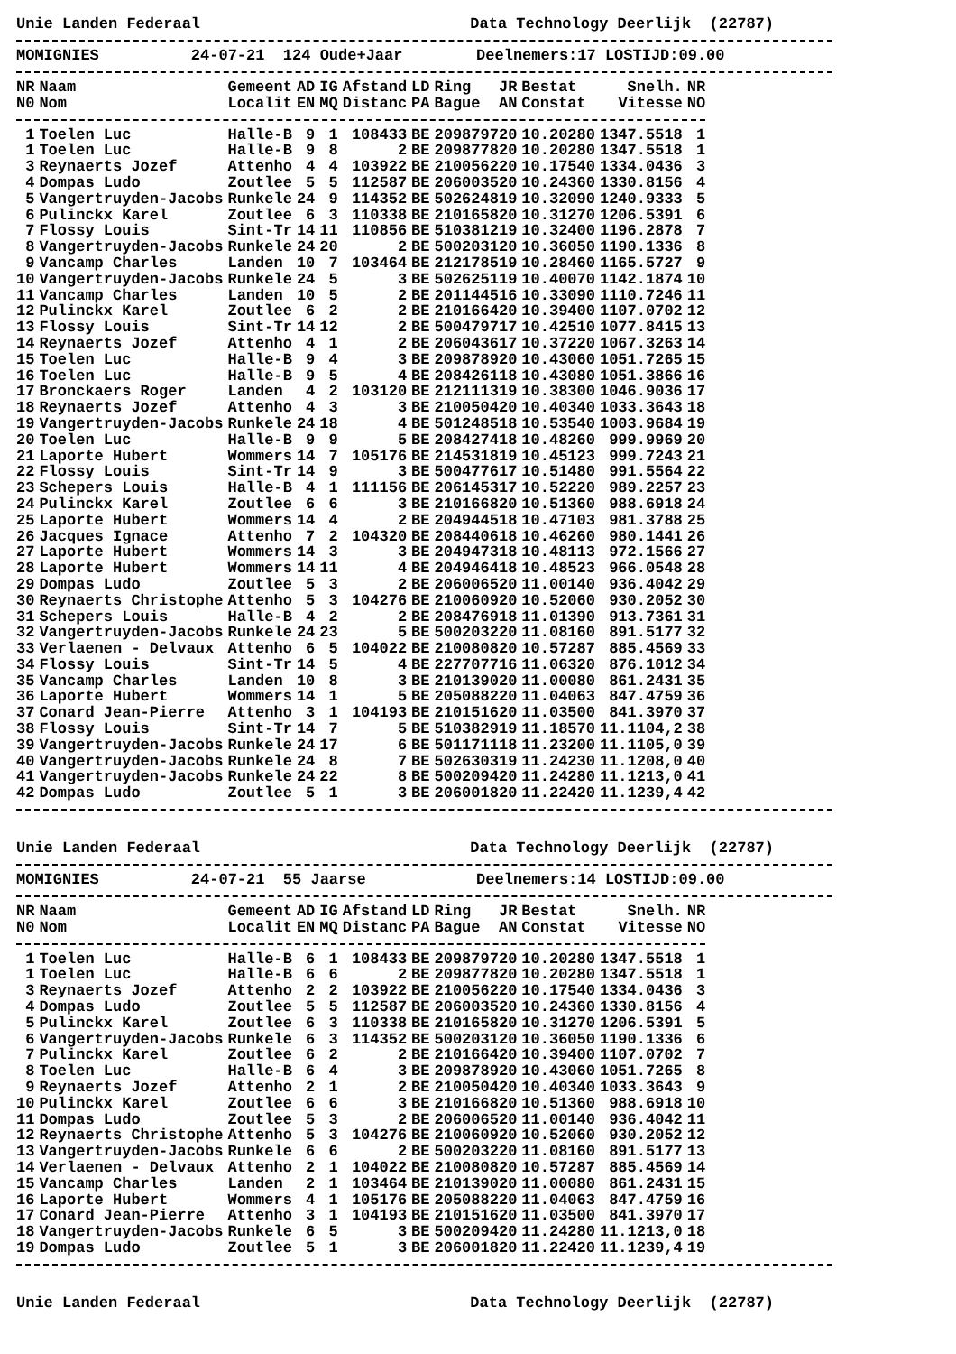Unie Landen Federaal Data Technology Deerlijk (22787)
MOMIGNIES 24-07-21 124 Oude+Jaar Deelnemers:17 LOSTIJD:09.00
| NR N0 | Naam Nom | Gemeent Localit | AD EN | IG MQ | Afstand Distanc | LD PA | Ring Bague | JR AN | Bestat Constat | Snelh. Vitesse | NR NO |
| --- | --- | --- | --- | --- | --- | --- | --- | --- | --- | --- | --- |
| 1 | Toelen Luc | Halle-B | 9 | 1 | 108433 | BE | 209879720 | | 10.20280 | 1347.5518 | 1 |
| 1 | Toelen Luc | Halle-B | 9 | 8 | 2 | BE | 209877820 | | 10.20280 | 1347.5518 | 1 |
| 3 | Reynaerts Jozef | Attenho | 4 | 4 | 103922 | BE | 210056220 | | 10.17540 | 1334.0436 | 3 |
| 4 | Dompas Ludo | Zoutlee | 5 | 5 | 112587 | BE | 206003520 | | 10.24360 | 1330.8156 | 4 |
| 5 | Vangertruyden-Jacobs | Runkele | 24 | 9 | 114352 | BE | 502624819 | | 10.32090 | 1240.9333 | 5 |
| 6 | Pulinckx Karel | Zoutlee | 6 | 3 | 110338 | BE | 210165820 | | 10.31270 | 1206.5391 | 6 |
| 7 | Flossy Louis | Sint-Tr | 14 | 11 | 110856 | BE | 510381219 | | 10.32400 | 1196.2878 | 7 |
| 8 | Vangertruyden-Jacobs | Runkele | 24 | 20 | 2 | BE | 500203120 | | 10.36050 | 1190.1336 | 8 |
| 9 | Vancamp Charles | Landen | 10 | 7 | 103464 | BE | 212178519 | | 10.28460 | 1165.5727 | 9 |
| 10 | Vangertruyden-Jacobs | Runkele | 24 | 5 | 3 | BE | 502625119 | | 10.40070 | 1142.1874 | 10 |
| 11 | Vancamp Charles | Landen | 10 | 5 | 2 | BE | 201144516 | | 10.33090 | 1110.7246 | 11 |
| 12 | Pulinckx Karel | Zoutlee | 6 | 2 | 2 | BE | 210166420 | | 10.39400 | 1107.0702 | 12 |
| 13 | Flossy Louis | Sint-Tr | 14 | 12 | 2 | BE | 500479717 | | 10.42510 | 1077.8415 | 13 |
| 14 | Reynaerts Jozef | Attenho | 4 | 1 | 2 | BE | 206043617 | | 10.37220 | 1067.3263 | 14 |
| 15 | Toelen Luc | Halle-B | 9 | 4 | 3 | BE | 209878920 | | 10.43060 | 1051.7265 | 15 |
| 16 | Toelen Luc | Halle-B | 9 | 5 | 4 | BE | 208426118 | | 10.43080 | 1051.3866 | 16 |
| 17 | Bronckaers Roger | Landen | 4 | 2 | 103120 | BE | 212111319 | | 10.38300 | 1046.9036 | 17 |
| 18 | Reynaerts Jozef | Attenho | 4 | 3 | 3 | BE | 210050420 | | 10.40340 | 1033.3643 | 18 |
| 19 | Vangertruyden-Jacobs | Runkele | 24 | 18 | 4 | BE | 501248518 | | 10.53540 | 1003.9684 | 19 |
| 20 | Toelen Luc | Halle-B | 9 | 9 | 5 | BE | 208427418 | | 10.48260 | 999.9969 | 20 |
| 21 | Laporte Hubert | Wommers | 14 | 7 | 105176 | BE | 214531819 | | 10.45123 | 999.7243 | 21 |
| 22 | Flossy Louis | Sint-Tr | 14 | 9 | 3 | BE | 500477617 | | 10.51480 | 991.5564 | 22 |
| 23 | Schepers Louis | Halle-B | 4 | 1 | 111156 | BE | 206145317 | | 10.52220 | 989.2257 | 23 |
| 24 | Pulinckx Karel | Zoutlee | 6 | 6 | 3 | BE | 210166820 | | 10.51360 | 988.6918 | 24 |
| 25 | Laporte Hubert | Wommers | 14 | 4 | 2 | BE | 204944518 | | 10.47103 | 981.3788 | 25 |
| 26 | Jacques Ignace | Attenho | 7 | 2 | 104320 | BE | 208440618 | | 10.46260 | 980.1441 | 26 |
| 27 | Laporte Hubert | Wommers | 14 | 3 | 3 | BE | 204947318 | | 10.48113 | 972.1566 | 27 |
| 28 | Laporte Hubert | Wommers | 14 | 11 | 4 | BE | 204946418 | | 10.48523 | 966.0548 | 28 |
| 29 | Dompas Ludo | Zoutlee | 5 | 3 | 2 | BE | 206006520 | | 11.00140 | 936.4042 | 29 |
| 30 | Reynaerts Christophe | Attenho | 5 | 3 | 104276 | BE | 210060920 | | 10.52060 | 930.2052 | 30 |
| 31 | Schepers Louis | Halle-B | 4 | 2 | 2 | BE | 208476918 | | 11.01390 | 913.7361 | 31 |
| 32 | Vangertruyden-Jacobs | Runkele | 24 | 23 | 5 | BE | 500203220 | | 11.08160 | 891.5177 | 32 |
| 33 | Verlaenen - Delvaux | Attenho | 6 | 5 | 104022 | BE | 210080820 | | 10.57287 | 885.4569 | 33 |
| 34 | Flossy Louis | Sint-Tr | 14 | 5 | 4 | BE | 227707716 | | 11.06320 | 876.1012 | 34 |
| 35 | Vancamp Charles | Landen | 10 | 8 | 3 | BE | 210139020 | | 11.00080 | 861.2431 | 35 |
| 36 | Laporte Hubert | Wommers | 14 | 1 | 5 | BE | 205088220 | | 11.04063 | 847.4759 | 36 |
| 37 | Conard Jean-Pierre | Attenho | 3 | 1 | 104193 | BE | 210151620 | | 11.03500 | 841.3970 | 37 |
| 38 | Flossy Louis | Sint-Tr | 14 | 7 | 5 | BE | 510382919 | | 11.18570 | 11.1104,2 | 38 |
| 39 | Vangertruyden-Jacobs | Runkele | 24 | 17 | 6 | BE | 501171118 | | 11.23200 | 11.1105,0 | 39 |
| 40 | Vangertruyden-Jacobs | Runkele | 24 | 8 | 7 | BE | 502630319 | | 11.24230 | 11.1208,0 | 40 |
| 41 | Vangertruyden-Jacobs | Runkele | 24 | 22 | 8 | BE | 500209420 | | 11.24280 | 11.1213,0 | 41 |
| 42 | Dompas Ludo | Zoutlee | 5 | 1 | 3 | BE | 206001820 | | 11.22420 | 11.1239,4 | 42 |
Unie Landen Federaal Data Technology Deerlijk (22787)
MOMIGNIES 24-07-21 55 Jaarse Deelnemers:14 LOSTIJD:09.00
| NR N0 | Naam Nom | Gemeent Localit | AD EN | IG MQ | Afstand Distanc | LD PA | Ring Bague | JR AN | Bestat Constat | Snelh. Vitesse | NR NO |
| --- | --- | --- | --- | --- | --- | --- | --- | --- | --- | --- | --- |
| 1 | Toelen Luc | Halle-B | 6 | 1 | 108433 | BE | 209879720 | | 10.20280 | 1347.5518 | 1 |
| 1 | Toelen Luc | Halle-B | 6 | 6 | 2 | BE | 209877820 | | 10.20280 | 1347.5518 | 1 |
| 3 | Reynaerts Jozef | Attenho | 2 | 2 | 103922 | BE | 210056220 | | 10.17540 | 1334.0436 | 3 |
| 4 | Dompas Ludo | Zoutlee | 5 | 5 | 112587 | BE | 206003520 | | 10.24360 | 1330.8156 | 4 |
| 5 | Pulinckx Karel | Zoutlee | 6 | 3 | 110338 | BE | 210165820 | | 10.31270 | 1206.5391 | 5 |
| 6 | Vangertruyden-Jacobs | Runkele | 6 | 3 | 114352 | BE | 500203120 | | 10.36050 | 1190.1336 | 6 |
| 7 | Pulinckx Karel | Zoutlee | 6 | 2 | 2 | BE | 210166420 | | 10.39400 | 1107.0702 | 7 |
| 8 | Toelen Luc | Halle-B | 6 | 4 | 3 | BE | 209878920 | | 10.43060 | 1051.7265 | 8 |
| 9 | Reynaerts Jozef | Attenho | 2 | 1 | 2 | BE | 210050420 | | 10.40340 | 1033.3643 | 9 |
| 10 | Pulinckx Karel | Zoutlee | 6 | 6 | 3 | BE | 210166820 | | 10.51360 | 988.6918 | 10 |
| 11 | Dompas Ludo | Zoutlee | 5 | 3 | 2 | BE | 206006520 | | 11.00140 | 936.4042 | 11 |
| 12 | Reynaerts Christophe | Attenho | 5 | 3 | 104276 | BE | 210060920 | | 10.52060 | 930.2052 | 12 |
| 13 | Vangertruyden-Jacobs | Runkele | 6 | 6 | 2 | BE | 500203220 | | 11.08160 | 891.5177 | 13 |
| 14 | Verlaenen - Delvaux | Attenho | 2 | 1 | 104022 | BE | 210080820 | | 10.57287 | 885.4569 | 14 |
| 15 | Vancamp Charles | Landen | 2 | 1 | 103464 | BE | 210139020 | | 11.00080 | 861.2431 | 15 |
| 16 | Laporte Hubert | Wommers | 4 | 1 | 105176 | BE | 205088220 | | 11.04063 | 847.4759 | 16 |
| 17 | Conard Jean-Pierre | Attenho | 3 | 1 | 104193 | BE | 210151620 | | 11.03500 | 841.3970 | 17 |
| 18 | Vangertruyden-Jacobs | Runkele | 6 | 5 | 3 | BE | 500209420 | | 11.24280 | 11.1213,0 | 18 |
| 19 | Dompas Ludo | Zoutlee | 5 | 1 | 3 | BE | 206001820 | | 11.22420 | 11.1239,4 | 19 |
Unie Landen Federaal Data Technology Deerlijk (22787)